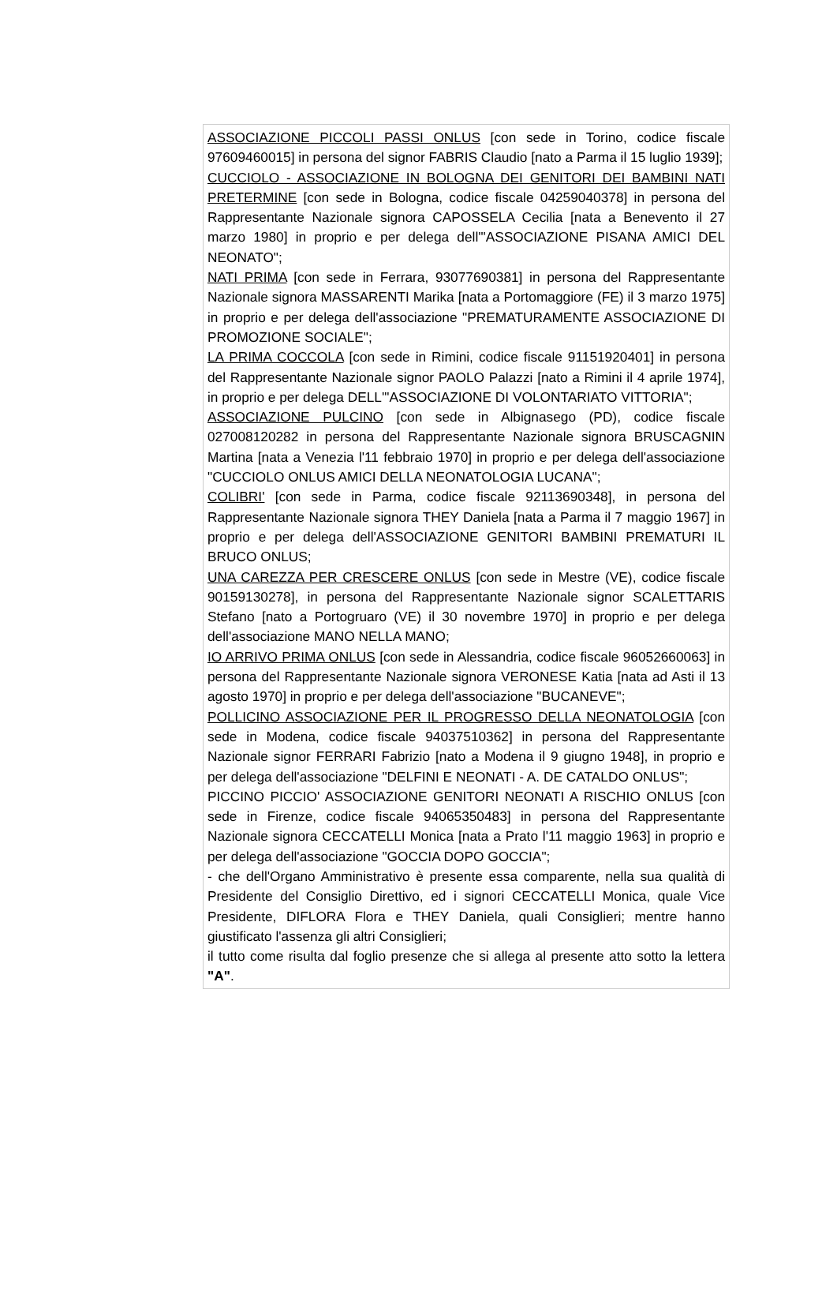ASSOCIAZIONE PICCOLI PASSI ONLUS [con sede in Torino, codice fiscale 97609460015] in persona del signor FABRIS Claudio [nato a Parma il 15 luglio 1939];
CUCCIOLO - ASSOCIAZIONE IN BOLOGNA DEI GENITORI DEI BAMBINI NATI PRETERMINE [con sede in Bologna, codice fiscale 04259040378] in persona del Rappresentante Nazionale signora CAPOSSELA Cecilia [nata a Benevento il 27 marzo 1980] in proprio e per delega dell'"ASSOCIAZIONE PISANA AMICI DEL NEONATO";
NATI PRIMA [con sede in Ferrara, 93077690381] in persona del Rappresentante Nazionale signora MASSARENTI Marika [nata a Portomaggiore (FE) il 3 marzo 1975] in proprio e per delega dell'associazione "PREMATURAMENTE ASSOCIAZIONE DI PROMOZIONE SOCIALE";
LA PRIMA COCCOLA [con sede in Rimini, codice fiscale 91151920401] in persona del Rappresentante Nazionale signor PAOLO Palazzi [nato a Rimini il 4 aprile 1974], in proprio e per delega DELL'"ASSOCIAZIONE DI VOLONTARIATO VITTORIA";
ASSOCIAZIONE PULCINO [con sede in Albignasego (PD), codice fiscale 027008120282 in persona del Rappresentante Nazionale signora BRUSCAGNIN Martina [nata a Venezia l'11 febbraio 1970] in proprio e per delega dell'associazione "CUCCIOLO ONLUS AMICI DELLA NEONATOLOGIA LUCANA";
COLIBRI' [con sede in Parma, codice fiscale 92113690348], in persona del Rappresentante Nazionale signora THEY Daniela [nata a Parma il 7 maggio 1967] in proprio e per delega dell'ASSOCIAZIONE GENITORI BAMBINI PREMATURI IL BRUCO ONLUS;
UNA CAREZZA PER CRESCERE ONLUS [con sede in Mestre (VE), codice fiscale 90159130278], in persona del Rappresentante Nazionale signor SCALETTARIS Stefano [nato a Portogruaro (VE) il 30 novembre 1970] in proprio e per delega dell'associazione MANO NELLA MANO;
IO ARRIVO PRIMA ONLUS [con sede in Alessandria, codice fiscale 96052660063] in persona del Rappresentante Nazionale signora VERONESE Katia [nata ad Asti il 13 agosto 1970] in proprio e per delega dell'associazione "BUCANEVE";
POLLICINO ASSOCIAZIONE PER IL PROGRESSO DELLA NEONATOLOGIA [con sede in Modena, codice fiscale 94037510362] in persona del Rappresentante Nazionale signor FERRARI Fabrizio [nato a Modena il 9 giugno 1948], in proprio e per delega dell'associazione "DELFINI E NEONATI - A. DE CATALDO ONLUS";
PICCINO PICCIO' ASSOCIAZIONE GENITORI NEONATI A RISCHIO ONLUS [con sede in Firenze, codice fiscale 94065350483] in persona del Rappresentante Nazionale signora CECCATELLI Monica [nata a Prato l'11 maggio 1963] in proprio e per delega dell'associazione "GOCCIA DOPO GOCCIA";
- che dell'Organo Amministrativo è presente essa comparente, nella sua qualità di Presidente del Consiglio Direttivo, ed i signori CECCATELLI Monica, quale Vice Presidente, DIFLORA Flora e THEY Daniela, quali Consiglieri; mentre hanno giustificato l'assenza gli altri Consiglieri;
il tutto come risulta dal foglio presenze che si allega al presente atto sotto la lettera "A".